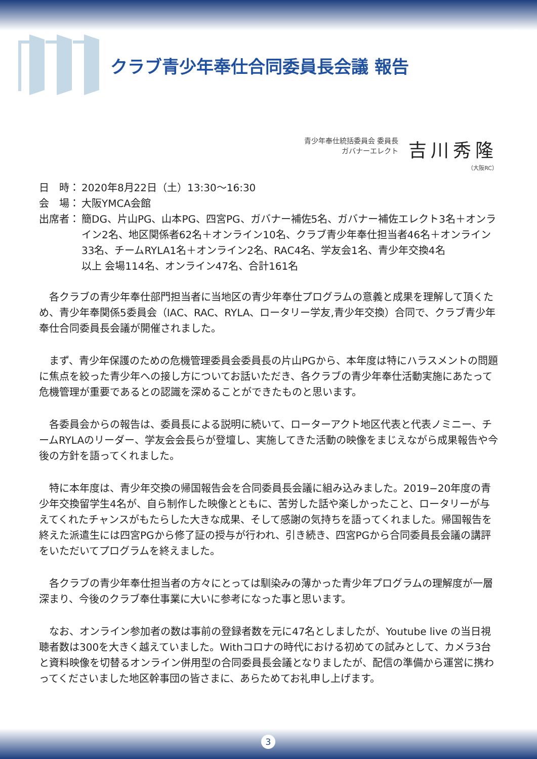クラブ青少年奉仕合同委員長会議 報告
青少年奉仕統括委員会 委員長
ガバナーエレクト
吉川秀隆
（大阪RC）
日　時： 2020年8月22日（土）13:30〜16:30
会　場： 大阪YMCA会館
出席者： 簡DG、片山PG、山本PG、四宮PG、ガバナー補佐5名、ガバナー補佐エレクト3名＋オンライン2名、地区関係者62名＋オンライン10名、クラブ青少年奉仕担当者46名＋オンライン33名、チームRYLA1名＋オンライン2名、RAC4名、学友会1名、青少年交換4名
以上 会場114名、オンライン47名、合計161名
各クラブの青少年奉仕部門担当者に当地区の青少年奉仕プログラムの意義と成果を理解して頂くため、青少年奉関係5委員会（IAC、RAC、RYLA、ロータリー学友,青少年交換）合同で、クラブ青少年奉仕合同委員長会議が開催されました。
まず、青少年保護のための危機管理委員会委員長の片山PGから、本年度は特にハラスメントの問題に焦点を絞った青少年への接し方についてお話いただき、各クラブの青少年奉仕活動実施にあたって危機管理が重要であるとの認識を深めることができたものと思います。
各委員会からの報告は、委員長による説明に続いて、ローターアクト地区代表と代表ノミニー、チームRYLAのリーダー、学友会会長らが登壇し、実施してきた活動の映像をまじえながら成果報告や今後の方針を語ってくれました。
特に本年度は、青少年交換の帰国報告会を合同委員長会議に組み込みました。2019−20年度の青少年交換留学生4名が、自ら制作した映像とともに、苦労した話や楽しかったこと、ロータリーが与えてくれたチャンスがもたらした大きな成果、そして感謝の気持ちを語ってくれました。帰国報告を終えた派遣生には四宮PGから修了証の授与が行われ、引き続き、四宮PGから合同委員長会議の講評をいただいてプログラムを終えました。
各クラブの青少年奉仕担当者の方々にとっては馴染みの薄かった青少年プログラムの理解度が一層深まり、今後のクラブ奉仕事業に大いに参考になった事と思います。
なお、オンライン参加者の数は事前の登録者数を元に47名としましたが、Youtube live の当日視聴者数は300を大きく越えていました。Withコロナの時代における初めての試みとして、カメラ3台と資料映像を切替るオンライン併用型の合同委員長会議となりましたが、配信の準備から運営に携わってくださいました地区幹事団の皆さまに、あらためてお礼申し上げます。
3